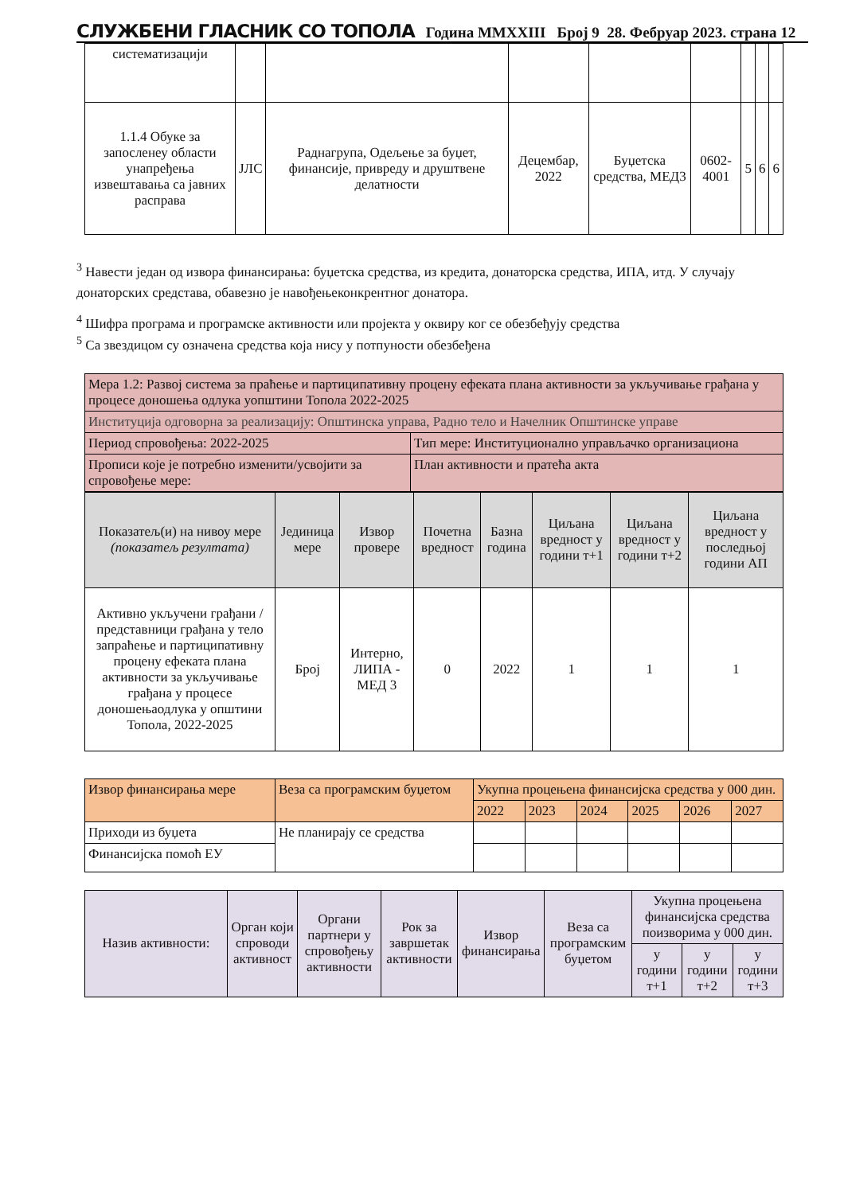СЛУЖБЕНИ ГЛАСНИК СО ТОПОЛА Година MMXXIII Број 9 28. Фебруар 2023. страна 12
| систематизацији | | | | | | | | |
| 1.1.4 Обуке за запосленеу области унапређења извештавања са јавних расправа | ЈЛС | Раднагрупа, Одељење за буџет, финансије, привреду и друштвене делатности | Децембар, 2022 | Буџетска средства, МЕД3 | 0602-4001 | 5 | 6 | 6 |
<sup>3</sup> Навести један од извора финансирања: буџетска средства, из кредита, донаторска средства, ИПА, итд. У случају донаторских средстава, обавезно је навођењеконкрентног донатора.
<sup>4</sup> Шифра програма и програмске активности или пројекта у оквиру ког се обезбеђују средства
<sup>5</sup> Са звездицом су означена средства која нису у потпуности обезбеђена
| Мера 1.2: Развој система за праћење и партиципативну процену ефеката плана активности за укључивање грађана у процесе доношења одлука уопштини Топола 2022-2025 | |
| Институција одговорна за реализацију: Општинска управа, Радно тело и Начелник Општинске управе | |
| Период спровођења: 2022-2025 | Тип мере: Институционално управљачко организациона |
| Прописи које је потребно изменити/усвојити за спровођење мере: | План активности и пратећа акта |
| Показатељ(и) на нивоу мере (показатељ резултата) | Јединица мере | Извор провере | Почетна вредност | Базна година | Циљана вредност у години т+1 | Циљана вредност у години т+2 | Циљана вредност у последњој години АП |
| Активно укључени грађани / представници грађана у тело запраћење и партиципативну процену ефеката плана активности за укључивање грађана у процесе доношењаодлука у општини Топола, 2022-2025 | Број | Интерно, ЛИПА - МЕД 3 | 0 | 2022 | 1 | 1 | 1 |
| Извор финансирања мере | Веза са програмским буџетом | Укупна процењена финансијска средства у 000 дин. | | | | | |
| | | 2022 | 2023 | 2024 | 2025 | 2026 | 2027 |
| Приходи из буџета | Не планирају се средства | | | | | | |
| Финансијска помоћ ЕУ | | | | | | | |
| Назив активности: | Орган који спроводи активност | Органи партнери у спровођењу активности | Рок за завршетак активности | Извор финансирања | Веза са програмским буџетом | Укупна процењена финансијска средства поизворима у 000 дин. | | |
| | | | | | | у години т+1 | у години т+2 | у години т+3 |